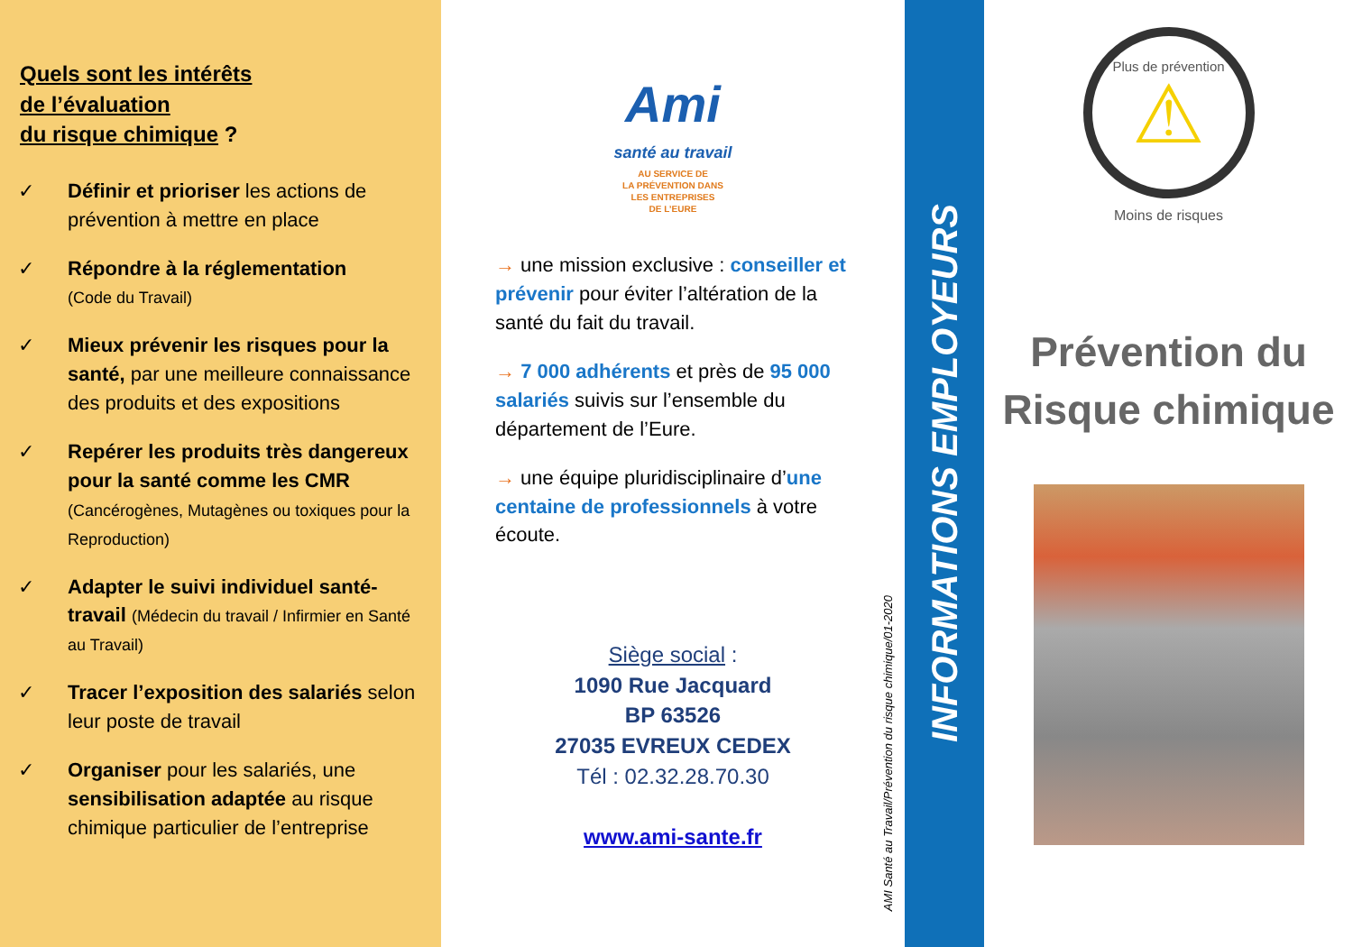Quels sont les intérêts
de l’évaluation
du risque chimique ?
✓ Définir et prioriser les actions de prévention à mettre en place
✓ Répondre à la réglementation
(Code du Travail)
✓ Mieux prévenir les risques pour la santé, par une meilleure connaissance des produits et des expositions
✓ Repérer les produits très dangereux pour la santé comme les CMR (Cancérogènes, Mutagènes ou toxiques pour la Reproduction)
✓ Adapter le suivi individuel santé-travail (Médecin du travail / Infirmier en Santé au Travail)
✓ Tracer l’exposition des salariés selon leur poste de travail
✓ Organiser pour les salariés, une sensibilisation adaptée au risque chimique particulier de l’entreprise
Ami
santé au travail
AU SERVICE DE
LA PRÉVENTION DANS
LES ENTREPRISES
DE L’EURE
→ une mission exclusive : conseiller et prévenir pour éviter l’altération de la santé du fait du travail.
→ 7 000 adhérents et près de 95 000 salariés suivis sur l’ensemble du département de l’Eure.
→ une équipe pluridisciplinaire d’une centaine de professionnels à votre écoute.
Siège social :
1090 Rue Jacquard
BP 63526
27035 EVREUX CEDEX
Tél : 02.32.28.70.30
www.ami-sante.fr
AMI Santé au Travail/Prévention du risque chimique/01-2020
INFORMATIONS EMPLOYEURS
Plus de prévention
⚠
Moins de risques
Prévention du
Risque chimique